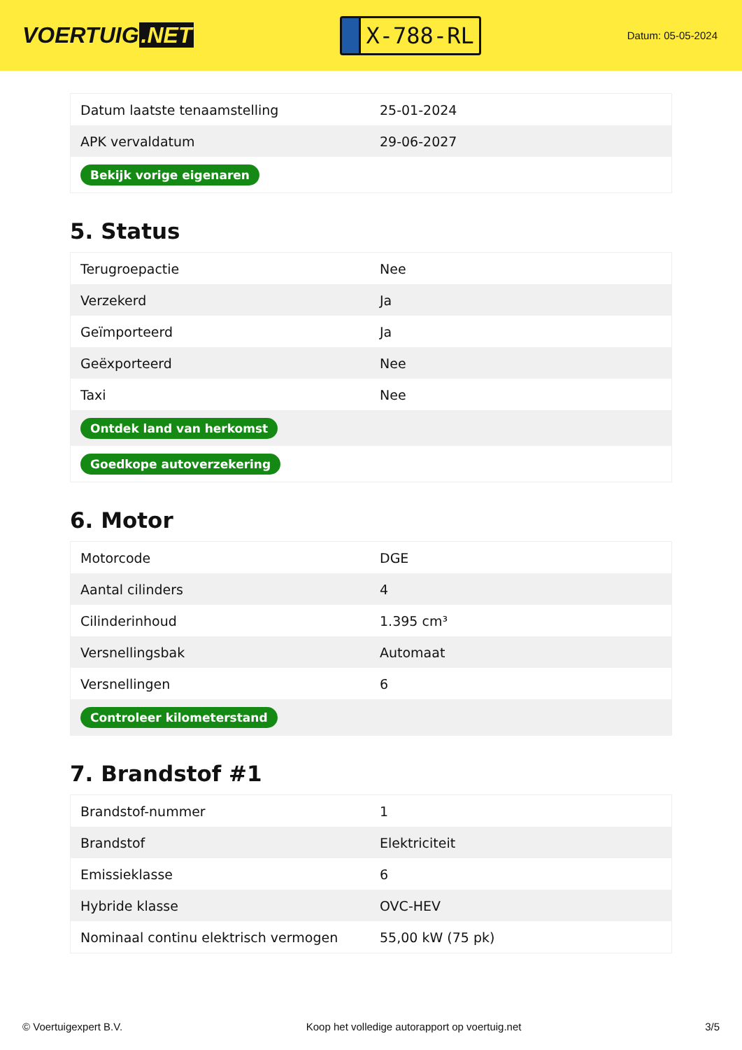VOERTUIG.NET
X-788-RL
Datum: 05-05-2024
| Datum laatste tenaamstelling | 25-01-2024 |
| APK vervaldatum | 29-06-2027 |
| Bekijk vorige eigenaren | |
5. Status
| Terugroepactie | Nee |
| Verzekerd | Ja |
| Geïmporteerd | Ja |
| Geëxporteerd | Nee |
| Taxi | Nee |
| Ontdek land van herkomst | |
| Goedkope autoverzekering | |
6. Motor
| Motorcode | DGE |
| Aantal cilinders | 4 |
| Cilinderinhoud | 1.395 cm³ |
| Versnellingsbak | Automaat |
| Versnellingen | 6 |
| Controleer kilometerstand | |
7. Brandstof #1
| Brandstof-nummer | 1 |
| Brandstof | Elektriciteit |
| Emissieklasse | 6 |
| Hybride klasse | OVC-HEV |
| Nominaal continu elektrisch vermogen | 55,00 kW (75 pk) |
© Voertuigexpert B.V. Koop het volledige autorapport op voertuig.net 3/5